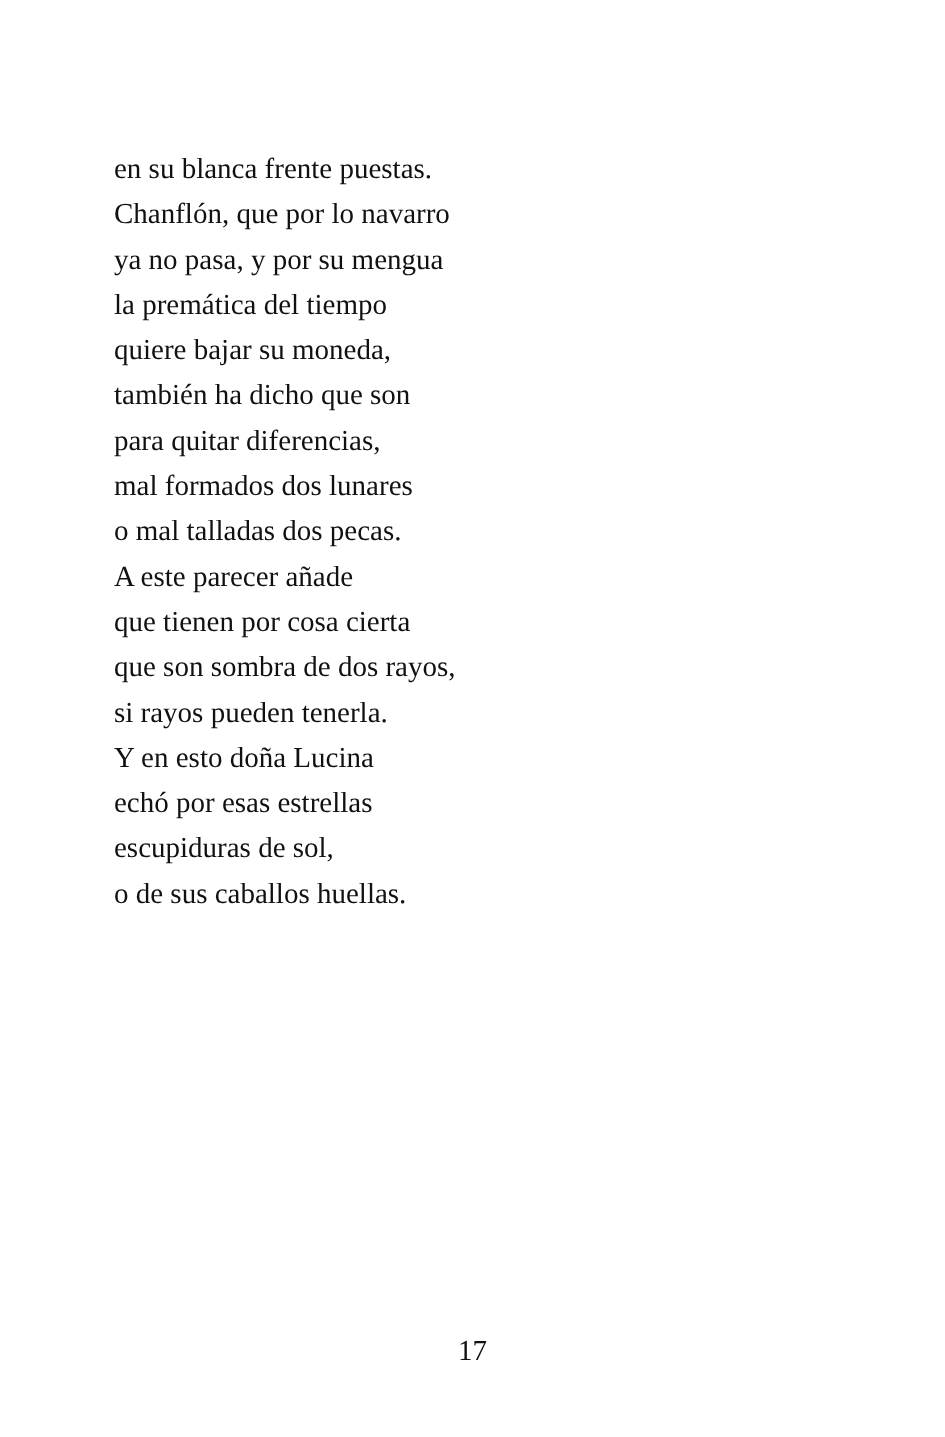en su blanca frente puestas.
Chanflón, que por lo navarro
ya no pasa, y por su mengua
la premática del tiempo
quiere bajar su moneda,
también ha dicho que son
para quitar diferencias,
mal formados dos lunares
o mal talladas dos pecas.
A este parecer añade
que tienen por cosa cierta
que son sombra de dos rayos,
si rayos pueden tenerla.
Y en esto doña Lucina
echó por esas estrellas
escupiduras de sol,
o de sus caballos huellas.
17